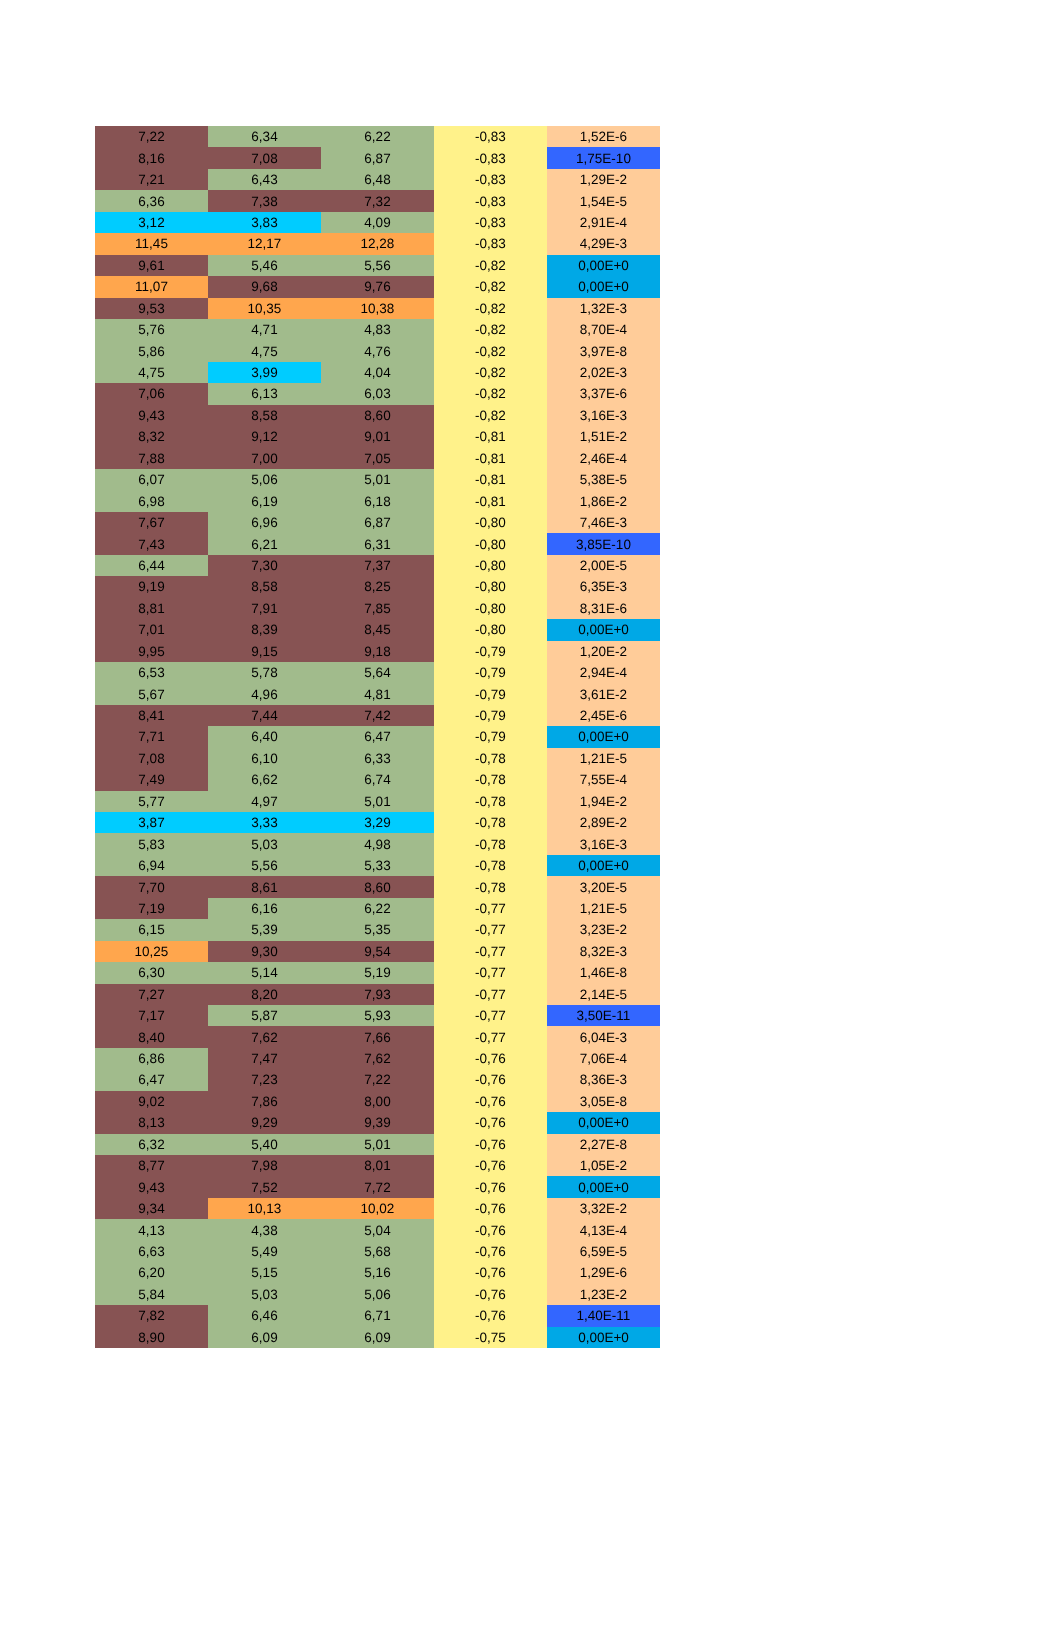| 7,22 | 6,34 | 6,22 | -0,83 | 1,52E-6 |
| 8,16 | 7,08 | 6,87 | -0,83 | 1,75E-10 |
| 7,21 | 6,43 | 6,48 | -0,83 | 1,29E-2 |
| 6,36 | 7,38 | 7,32 | -0,83 | 1,54E-5 |
| 3,12 | 3,83 | 4,09 | -0,83 | 2,91E-4 |
| 11,45 | 12,17 | 12,28 | -0,83 | 4,29E-3 |
| 9,61 | 5,46 | 5,56 | -0,82 | 0,00E+0 |
| 11,07 | 9,68 | 9,76 | -0,82 | 0,00E+0 |
| 9,53 | 10,35 | 10,38 | -0,82 | 1,32E-3 |
| 5,76 | 4,71 | 4,83 | -0,82 | 8,70E-4 |
| 5,86 | 4,75 | 4,76 | -0,82 | 3,97E-8 |
| 4,75 | 3,99 | 4,04 | -0,82 | 2,02E-3 |
| 7,06 | 6,13 | 6,03 | -0,82 | 3,37E-6 |
| 9,43 | 8,58 | 8,60 | -0,82 | 3,16E-3 |
| 8,32 | 9,12 | 9,01 | -0,81 | 1,51E-2 |
| 7,88 | 7,00 | 7,05 | -0,81 | 2,46E-4 |
| 6,07 | 5,06 | 5,01 | -0,81 | 5,38E-5 |
| 6,98 | 6,19 | 6,18 | -0,81 | 1,86E-2 |
| 7,67 | 6,96 | 6,87 | -0,80 | 7,46E-3 |
| 7,43 | 6,21 | 6,31 | -0,80 | 3,85E-10 |
| 6,44 | 7,30 | 7,37 | -0,80 | 2,00E-5 |
| 9,19 | 8,58 | 8,25 | -0,80 | 6,35E-3 |
| 8,81 | 7,91 | 7,85 | -0,80 | 8,31E-6 |
| 7,01 | 8,39 | 8,45 | -0,80 | 0,00E+0 |
| 9,95 | 9,15 | 9,18 | -0,79 | 1,20E-2 |
| 6,53 | 5,78 | 5,64 | -0,79 | 2,94E-4 |
| 5,67 | 4,96 | 4,81 | -0,79 | 3,61E-2 |
| 8,41 | 7,44 | 7,42 | -0,79 | 2,45E-6 |
| 7,71 | 6,40 | 6,47 | -0,79 | 0,00E+0 |
| 7,08 | 6,10 | 6,33 | -0,78 | 1,21E-5 |
| 7,49 | 6,62 | 6,74 | -0,78 | 7,55E-4 |
| 5,77 | 4,97 | 5,01 | -0,78 | 1,94E-2 |
| 3,87 | 3,33 | 3,29 | -0,78 | 2,89E-2 |
| 5,83 | 5,03 | 4,98 | -0,78 | 3,16E-3 |
| 6,94 | 5,56 | 5,33 | -0,78 | 0,00E+0 |
| 7,70 | 8,61 | 8,60 | -0,78 | 3,20E-5 |
| 7,19 | 6,16 | 6,22 | -0,77 | 1,21E-5 |
| 6,15 | 5,39 | 5,35 | -0,77 | 3,23E-2 |
| 10,25 | 9,30 | 9,54 | -0,77 | 8,32E-3 |
| 6,30 | 5,14 | 5,19 | -0,77 | 1,46E-8 |
| 7,27 | 8,20 | 7,93 | -0,77 | 2,14E-5 |
| 7,17 | 5,87 | 5,93 | -0,77 | 3,50E-11 |
| 8,40 | 7,62 | 7,66 | -0,77 | 6,04E-3 |
| 6,86 | 7,47 | 7,62 | -0,76 | 7,06E-4 |
| 6,47 | 7,23 | 7,22 | -0,76 | 8,36E-3 |
| 9,02 | 7,86 | 8,00 | -0,76 | 3,05E-8 |
| 8,13 | 9,29 | 9,39 | -0,76 | 0,00E+0 |
| 6,32 | 5,40 | 5,01 | -0,76 | 2,27E-8 |
| 8,77 | 7,98 | 8,01 | -0,76 | 1,05E-2 |
| 9,43 | 7,52 | 7,72 | -0,76 | 0,00E+0 |
| 9,34 | 10,13 | 10,02 | -0,76 | 3,32E-2 |
| 4,13 | 4,38 | 5,04 | -0,76 | 4,13E-4 |
| 6,63 | 5,49 | 5,68 | -0,76 | 6,59E-5 |
| 6,20 | 5,15 | 5,16 | -0,76 | 1,29E-6 |
| 5,84 | 5,03 | 5,06 | -0,76 | 1,23E-2 |
| 7,82 | 6,46 | 6,71 | -0,76 | 1,40E-11 |
| 8,90 | 6,09 | 6,09 | -0,75 | 0,00E+0 |